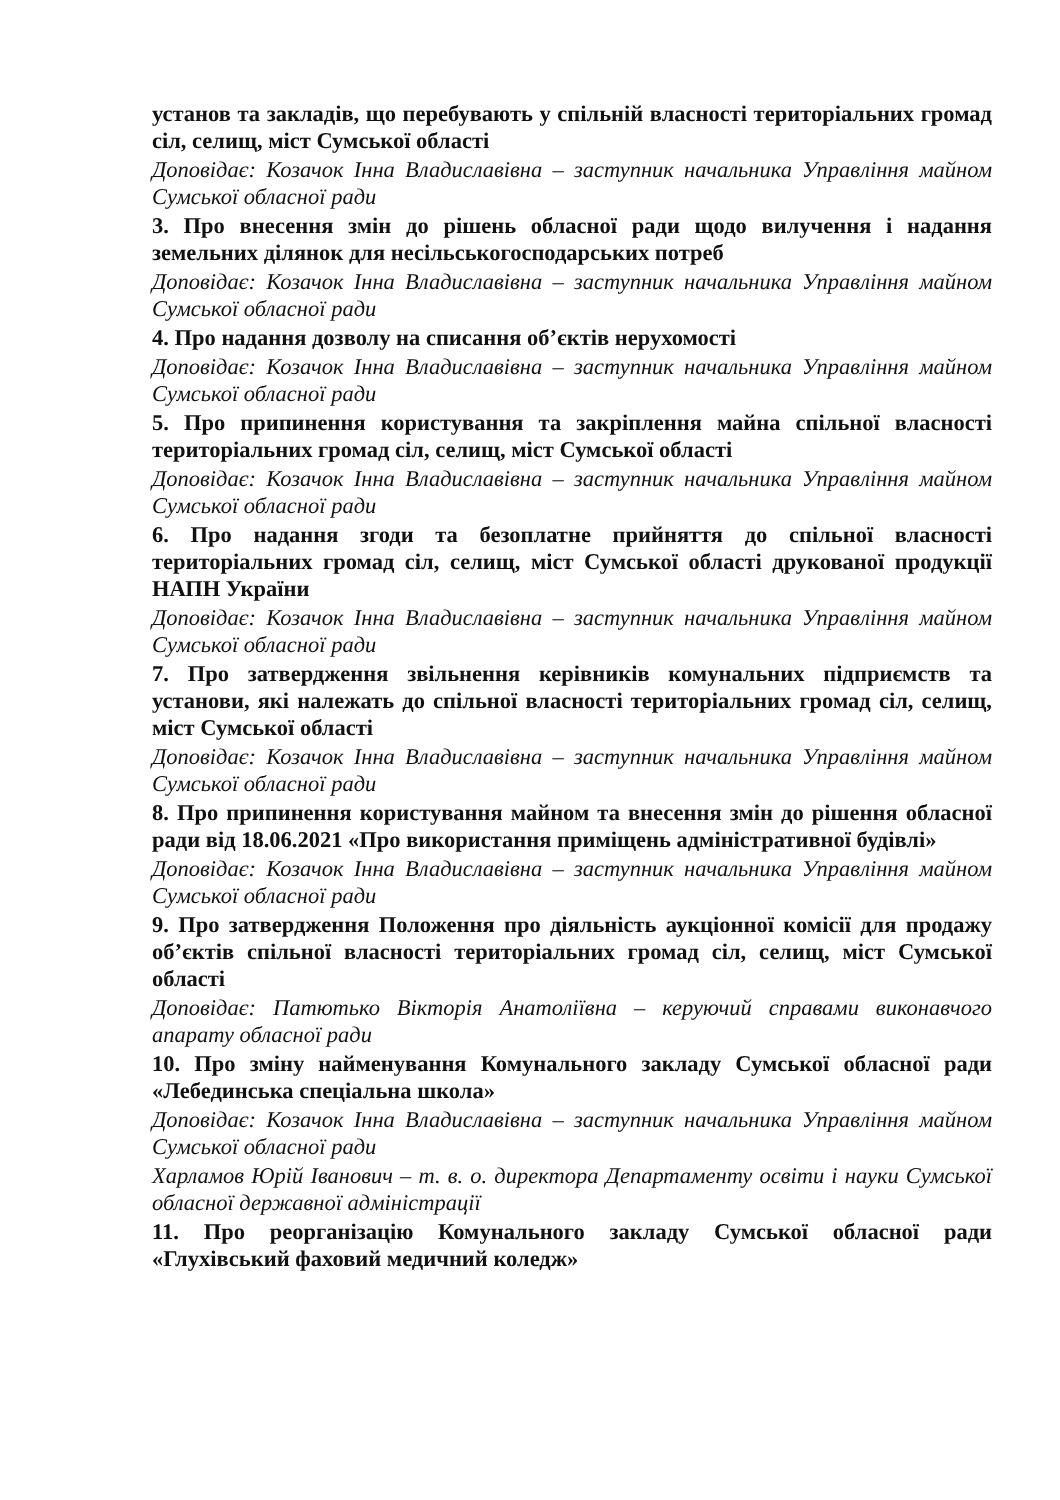установ та закладів, що перебувають у спільній власності територіальних громад сіл, селищ, міст Сумської області
Доповідає: Козачок Інна Владиславівна – заступник начальника Управління майном Сумської обласної ради
3. Про внесення змін до рішень обласної ради щодо вилучення і надання земельних ділянок для несільськогосподарських потреб
Доповідає: Козачок Інна Владиславівна – заступник начальника Управління майном Сумської обласної ради
4. Про надання дозволу на списання об’єктів нерухомості
Доповідає: Козачок Інна Владиславівна – заступник начальника Управління майном Сумської обласної ради
5. Про припинення користування та закріплення майна спільної власності територіальних громад сіл, селищ, міст Сумської області
Доповідає: Козачок Інна Владиславівна – заступник начальника Управління майном Сумської обласної ради
6. Про надання згоди та безоплатне прийняття до спільної власності територіальних громад сіл, селищ, міст Сумської області друкованої продукції НАПН України
Доповідає: Козачок Інна Владиславівна – заступник начальника Управління майном Сумської обласної ради
7. Про затвердження звільнення керівників комунальних підприємств та установи, які належать до спільної власності територіальних громад сіл, селищ, міст Сумської області
Доповідає: Козачок Інна Владиславівна – заступник начальника Управління майном Сумської обласної ради
8. Про припинення користування майном та внесення змін до рішення обласної ради від 18.06.2021 «Про використання приміщень адміністративної будівлі»
Доповідає: Козачок Інна Владиславівна – заступник начальника Управління майном Сумської обласної ради
9. Про затвердження Положення про діяльність аукціонної комісії для продажу об’єктів спільної власності територіальних громад сіл, селищ, міст Сумської області
Доповідає: Патютько Вікторія Анатоліївна – керуючий справами виконавчого апарату обласної ради
10. Про зміну найменування Комунального закладу Сумської обласної ради «Лебединська спеціальна школа»
Доповідає: Козачок Інна Владиславівна – заступник начальника Управління майном Сумської обласної ради
Харламов Юрій Іванович – т. в. о. директора Департаменту освіти і науки Сумської обласної державної адміністрації
11. Про реорганізацію Комунального закладу Сумської обласної ради «Глухівський фаховий медичний коледж»